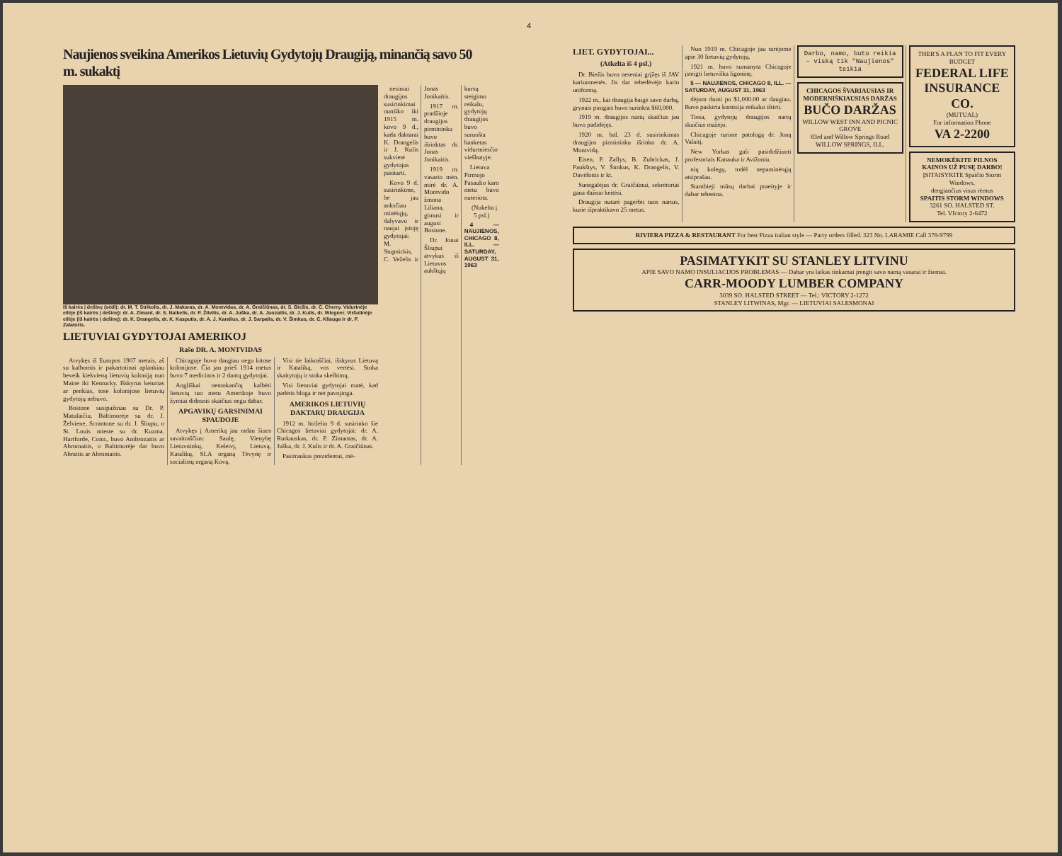4
Naujienos sveikina Amerikos Lietuvių Gydytojų Draugiją, minančią savo 50 m. sukaktį
Iš kairės į dešinę (sėdi): dr. M. T. Strikolis, dr. J. Makaras, dr. A. Montvidas, dr. A. Graičiūnas, dr. S. Biežis, dr. C. Cherry. Vidurinėje eilėje (iš kairės į dešinę): dr. A. Zimant, dr. S. Naikelis, dr. P. Žilvitis, dr. A. Juška, dr. A. Juozaitis, dr. J. Kulis, dr. Wiegner. Viršutinėje eilėje (iš kairės į dešinę): dr. K. Drangelis, dr. K. Kasputis, dr. A. J. Karalius, dr. J. Sarpalis, dr. V. Šimkus, dr. C. Kliauga ir dr. P. Zalatoris.
LIETUVIAI GYDYTOJAI AMERIKOJ
Rašo DR. A. MONTVIDAS
Atvykęs iš Europos 1907 metais, aš su kalbomis ir pakartotinai aplankiau beveik kiekvieną lietuvių koloniją nuo Maine iki Kentucky. Išskyrus keturias ar penkias, tose kolonijose lietuvių gydytojų nebuvo.
Bostone susipažinau su Dr. P. Matulaičiu, Baltimorėje su dr. J. Želviene, Scrantone su dr. J. Šliupu, o St. Louis mieste su dr. Kuzma. Hartforde, Conn., buvo Ambrozaitis ar Abromaitis, o Baltimorėje dar buvo Abraitis ar Abromaitis.
Chicagoje buvo daugiau negu kitose kolonijose. Čia jau prieš 1914 metus buvo 7 medicinos ir 2 dantų gydytojai.
Angliškai nemokančių kalbėti lietuvių tuo metu Amerikoje buvo žymiai didesnis skaičius negu dabar.
APGAVIKŲ GARSINIMAI SPAUDOJE
Atvykęs į Ameriką jau radau šiuos savaitraščius: Saulę, Vienybę Lietuvninkų, Keleivį, Lietuvą, Katalikų, SLA organą Tėvynę ir socialistų organą Kovą.
Visi tie laikraščiai, išskyrus Lietuvą ir Kataliką, vos vertėsi. Stoka skaitytojų ir stoka skelbimų.
Visi lietuviai gydytojai matė, kad padėtis bloga ir net pavojinga.
AMERIKOS LIETUVIŲ DAKTARŲ DRAUGIJA
1912 m. birželio 9 d. susirinko šie Chicagos lietuviai gydytojai: dr. A. Rutkauskas, dr. P. Zimantas, dr. A. Juška, dr. J. Kulis ir dr. A. Graičiūnas.
Pasitraukus prezidentui, mė-
nesiniai draugijos susirinkimai nutrūko iki 1915 m. kovo 9 d., kada daktarai K. Drangelis ir J. Kulis sukvietė gydytojus pasitarti.
Kovo 9 d. susirinkime, be jau anksčiau minėtųjų, dalyvavo ir naujai įstoję gydytojai: M. Stupnickis, C. Veželis ir Jonas Jonikaitis.
1917 m. pradžioje draugijos pirmininku buvo išrinktas dr. Jonas Jonikaitis.
1919 m. vasario mėn. mirė dr. A. Montvido žmona Liliana, gimusi ir augusi Bostone.
Dr. Jonui Šliupui atvykus iš Lietuvos aukštųjų kursų steigimo reikalu, gydytojų draugijos buvo suruošta banketas vidurmiesčio viešbutyje.
Lietuva Pirmojo Pasaulio karo metu buvo nuteriota.
(Nukelta į 5 psl.)
4 — NAUJIENOS, CHICAGO 8, ILL. — SATURDAY, AUGUST 31, 1963
LIET. GYDYTOJAI...
(Atkelta iš 4 psl.)
Dr. Biežis buvo neseniai grįžęs iš JAV kariuomenės. Jis dar tebedėvėjo kario uniformą.
1922 m., kai draugija baigė savo darbą, grynais pinigais buvo surinkta $60,000.
1919 m. draugijos narių skaičius jau buvo padidėjęs.
1920 m. bal. 23 d. susirinkimas draugijos pirmininku išrinko dr. A. Montvidą.
Eisen, P. Zallys, B. Zubrickas, J. Paukštys, V. Šimkus, K. Drangelis, V. Davidonis ir kt.
Sunegalėjus dr. Graičiūnui, sekretoriai gana dažnai keitėsi.
Draugija nutarė pagerbti tuos narius, kurie išpraktikavo 25 metus.
Nuo 1919 m. Chicagoje jau turėjome apie 30 lietuvių gydytojų.
1921 m. buvo sumanyta Chicagoje įsteigti lietuviška ligoninę.
5 — NAUJIENOS, CHICAGO 8, ILL. — SATURDAY, AUGUST 31, 1963
dėjom duoti po $1,000.00 ar daugiau. Buvo paskirta komisija reikalui ištirti.
Tiesa, gydytojų draugijos narių skaičius mažėjo.
Chicagoje turime patologą dr. Joną Valaitį.
New Yorkas gali pasididžiuoti profesoriais Kanauka ir Avižoniu.
nių kolegų, todėl nepaminėtųjų atsiprašau.
Stambieji mūsų darbai praeityje ir dabar tebeeina.
Darbo, namo, buto reikia – viską tik "Naujienos" teikia
CHICAGOS ŠVARIAUSIAS IR MODERNIŠKIAUSIAS DARŽAS
BUČO DARŽAS
WILLOW WEST INN AND PICNIC GROVE
83rd and Willow Springs Road
WILLOW SPRINGS, ILL.
THER'S A PLAN TO FIT EVERY BUDGET
FEDERAL LIFE INSURANCE CO.
(MUTUAL)
For information Phone
VA 2-2200
NEMOKĖKITE PILNOS KAINOS UŽ PUSĘ DARBO!
ĮSITAISYKITE Spaičio Storm Windows,
dengiančius visus rėmus
SPAITIS STORM WINDOWS
3261 SO. HALSTED ST.
Tel. VIctory 2-6472
RIVIERA PIZZA & RESTAURANT For best Pizza italian style — Party orders filled. 323 No. LARAMIE Call 378-9799
PASIMATYKIT SU STANLEY LITVINU
APIE SAVO NAMO INSULIACIJOS PROBLEMAS — Dabar yra laikas tinkamai įrengti savo namą vasarai ir žiemai.
CARR-MOODY LUMBER COMPANY
3039 SO. HALSTED STREET — Tel.: VICTORY 2-1272
STANLEY LITWINAS, Mgr. — LIETUVIAI SALESMONAI